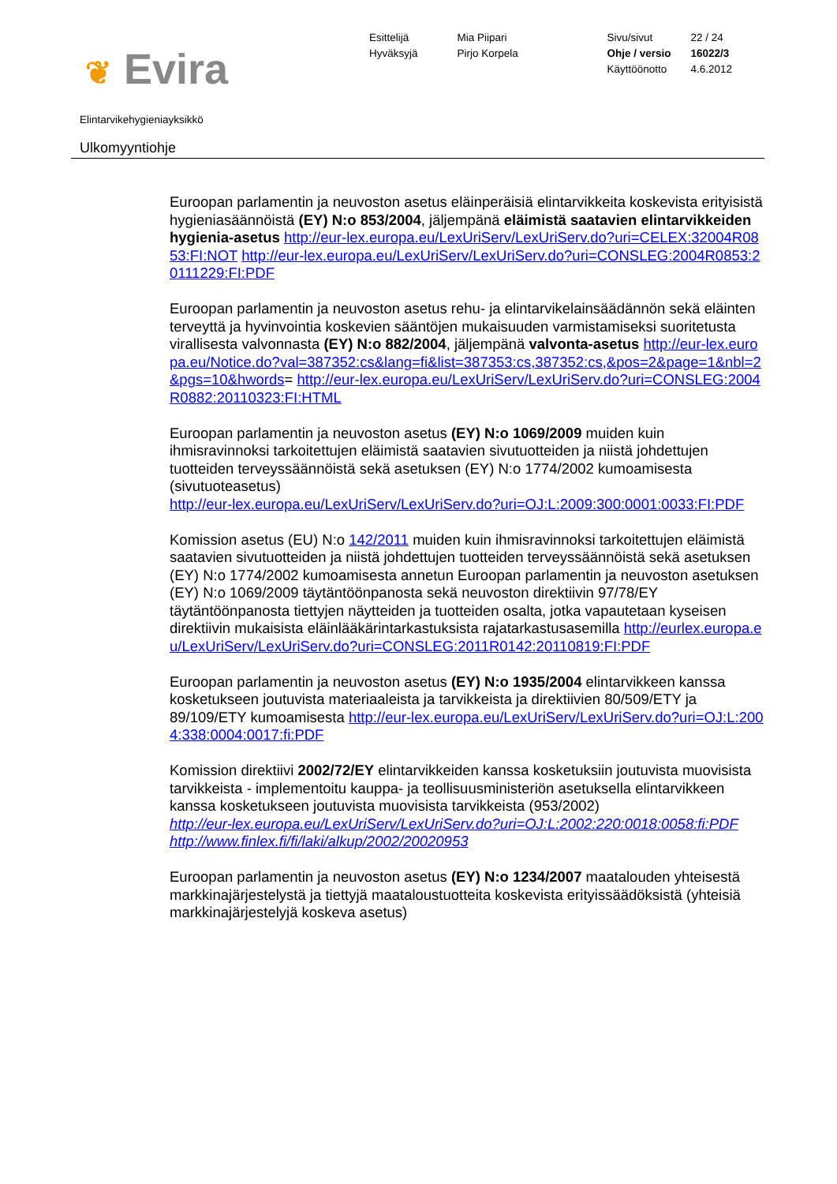❦ Evira
Esittelijä
Hyväksyjä
Mia Piipari
Pirjo Korpela
Sivu/sivut
Ohje / versio
Käyttöönotto
22 / 24
16022/3
4.6.2012
Elintarvikehygieniayksikkö
Ulkomyyntiohje
Euroopan parlamentin ja neuvoston asetus eläinperäisiä elintarvikkeita koskevista erityisistä hygieniasäännöistä (EY) N:o 853/2004, jäljempänä eläimistä saatavien elintarvikkeiden hygienia-asetus http://eur-lex.europa.eu/LexUriServ/LexUriServ.do?uri=CELEX:32004R0853:FI:NOT http://eur-lex.europa.eu/LexUriServ/LexUriServ.do?uri=CONSLEG:2004R0853:20111229:FI:PDF
Euroopan parlamentin ja neuvoston asetus rehu- ja elintarvikelainsäädännön sekä eläinten terveyttä ja hyvinvointia koskevien sääntöjen mukaisuuden varmistamiseksi suoritetusta virallisesta valvonnasta (EY) N:o 882/2004, jäljempänä valvonta-asetus http://eur-lex.europa.eu/Notice.do?val=387352:cs&lang=fi&list=387353:cs,387352:cs,&pos=2&page=1&nbl=2&pgs=10&hwords= http://eur-lex.europa.eu/LexUriServ/LexUriServ.do?uri=CONSLEG:2004R0882:20110323:FI:HTML
Euroopan parlamentin ja neuvoston asetus (EY) N:o 1069/2009 muiden kuin ihmisravinnoksi tarkoitettujen eläimistä saatavien sivutuotteiden ja niistä johdettujen tuotteiden terveyssäännöistä sekä asetuksen (EY) N:o 1774/2002 kumoamisesta (sivutuoteasetus)
http://eur-lex.europa.eu/LexUriServ/LexUriServ.do?uri=OJ:L:2009:300:0001:0033:FI:PDF
Komission asetus (EU) N:o 142/2011 muiden kuin ihmisravinnoksi tarkoitettujen eläimistä saatavien sivutuotteiden ja niistä johdettujen tuotteiden terveyssäännöistä sekä asetuksen (EY) N:o 1774/2002 kumoamisesta annetun Euroopan parlamentin ja neuvoston asetuksen (EY) N:o 1069/2009 täytäntöönpanosta sekä neuvoston direktiivin 97/78/EY täytäntöönpanosta tiettyjen näytteiden ja tuotteiden osalta, jotka vapautetaan kyseisen direktiivin mukaisista eläinlääkärintarkastuksista rajatarkastusasemilla http://eurlex.europa.eu/LexUriServ/LexUriServ.do?uri=CONSLEG:2011R0142:20110819:FI:PDF
Euroopan parlamentin ja neuvoston asetus (EY) N:o 1935/2004 elintarvikkeen kanssa kosketukseen joutuvista materiaaleista ja tarvikkeista ja direktiivien 80/509/ETY ja 89/109/ETY kumoamisesta http://eur-lex.europa.eu/LexUriServ/LexUriServ.do?uri=OJ:L:2004:338:0004:0017:fi:PDF
Komission direktiivi 2002/72/EY elintarvikkeiden kanssa kosketuksiin joutuvista muovisista tarvikkeista - implementoitu kauppa- ja teollisuusministeriön asetuksella elintarvikkeen kanssa kosketukseen joutuvista muovisista tarvikkeista (953/2002)
http://eur-lex.europa.eu/LexUriServ/LexUriServ.do?uri=OJ:L:2002:220:0018:0058:fi:PDF
http://www.finlex.fi/fi/laki/alkup/2002/20020953
Euroopan parlamentin ja neuvoston asetus (EY) N:o 1234/2007 maatalouden yhteisestä markkinajärjestelystä ja tiettyjä maataloustuotteita koskevista erityissäädöksistä (yhteisiä markkinajärjestelyjä koskeva asetus)